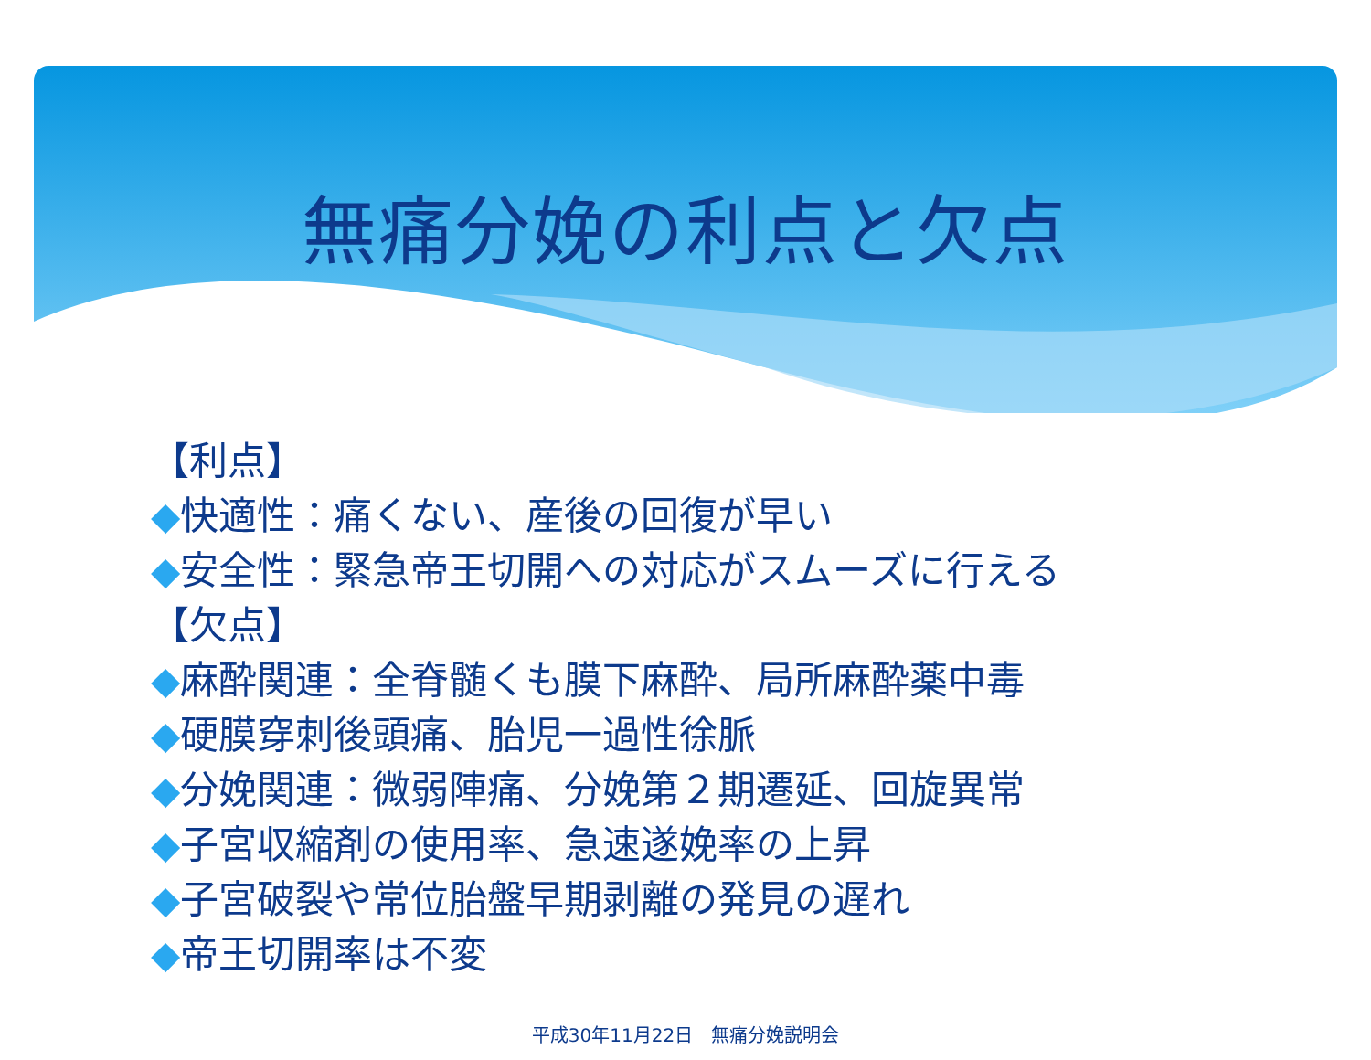無痛分娩の利点と欠点
【利点】
◆快適性：痛くない、産後の回復が早い
◆安全性：緊急帝王切開への対応がスムーズに行える
【欠点】
◆麻酔関連：全脊髄くも膜下麻酔、局所麻酔薬中毒
◆硬膜穿刺後頭痛、胎児一過性徐脈
◆分娩関連：微弱陣痛、分娩第２期遷延、回旋異常
◆子宮収縮剤の使用率、急速遂娩率の上昇
◆子宮破裂や常位胎盤早期剥離の発見の遅れ
◆帝王切開率は不変
平成30年11月22日　無痛分娩説明会